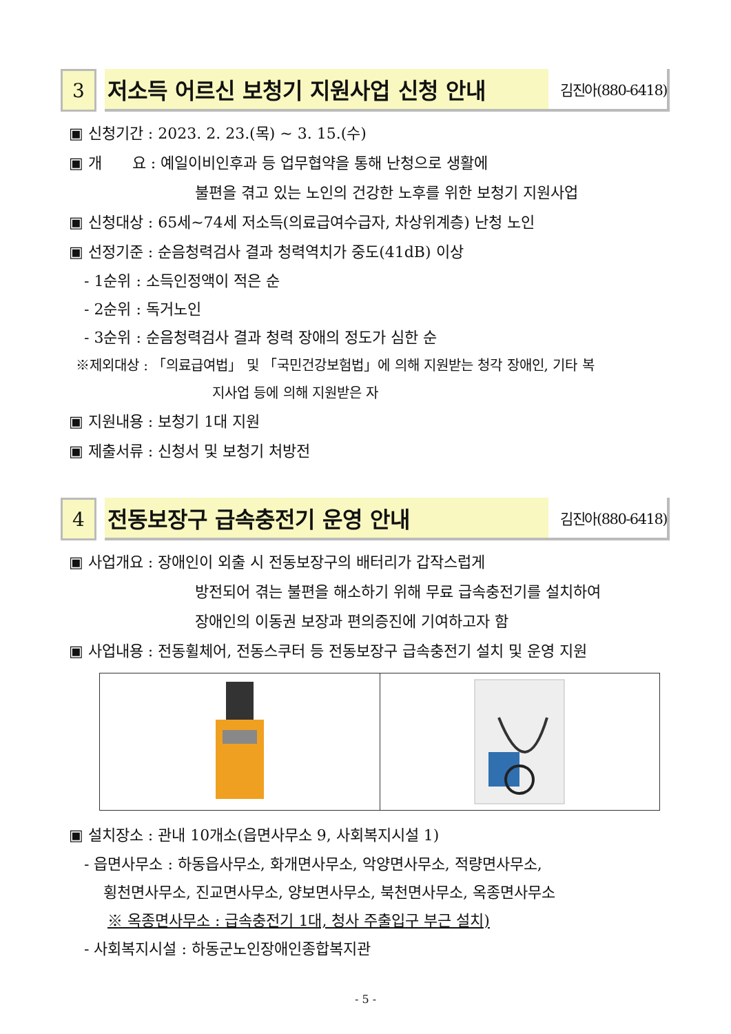3 저소득 어르신 보청기 지원사업 신청 안내
김진아(880-6418)
▣ 신청기간 : 2023. 2. 23.(목) ~ 3. 15.(수)
▣ 개　　요 : 예일이비인후과 등 업무협약을 통해 난청으로 생활에
불편을 겪고 있는 노인의 건강한 노후를 위한 보청기 지원사업
▣ 신청대상 : 65세~74세 저소득(의료급여수급자, 차상위계층) 난청 노인
▣ 선정기준 : 순음청력검사 결과 청력역치가 중도(41dB) 이상
- 1순위 : 소득인정액이 적은 순
- 2순위 : 독거노인
- 3순위 : 순음청력검사 결과 청력 장애의 정도가 심한 순
※제외대상 : 「의료급여법」 및 「국민건강보험법」에 의해 지원받는 청각 장애인, 기타 복
지사업 등에 의해 지원받은 자
▣ 지원내용 : 보청기 1대 지원
▣ 제출서류 : 신청서 및 보청기 처방전
4 전동보장구 급속충전기 운영 안내
김진아(880-6418)
▣ 사업개요 : 장애인이 외출 시 전동보장구의 배터리가 갑작스럽게
방전되어 겪는 불편을 해소하기 위해 무료 급속충전기를 설치하여
장애인의 이동권 보장과 편의증진에 기여하고자 함
▣ 사업내용 : 전동휠체어, 전동스쿠터 등 전동보장구 급속충전기 설치 및 운영 지원
▣ 설치장소 : 관내 10개소(읍면사무소 9, 사회복지시설 1)
- 읍면사무소 : 하동읍사무소, 화개면사무소, 악양면사무소, 적량면사무소,
횡천면사무소, 진교면사무소, 양보면사무소, 북천면사무소, 옥종면사무소
※ 옥종면사무소 : 급속충전기 1대, 청사 주출입구 부근 설치)
- 사회복지시설 : 하동군노인장애인종합복지관
- 5 -